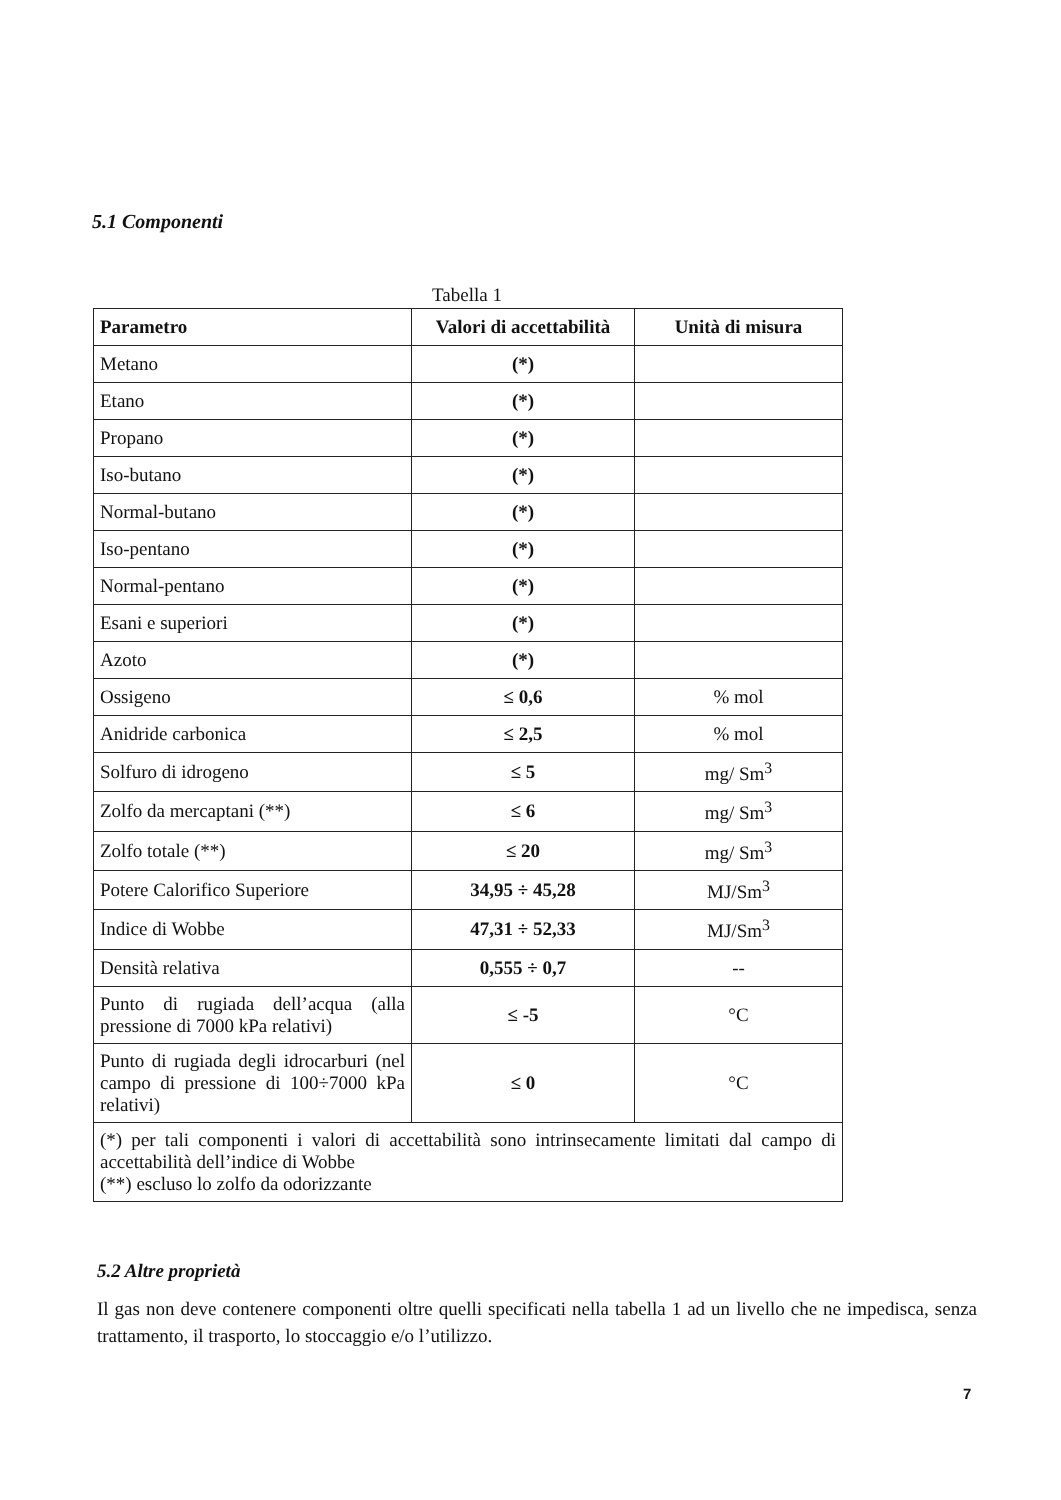5.1 Componenti
Tabella 1
| Parametro | Valori di accettabilità | Unità di misura |
| --- | --- | --- |
| Metano | (*) | |
| Etano | (*) | |
| Propano | (*) | |
| Iso-butano | (*) | |
| Normal-butano | (*) | |
| Iso-pentano | (*) | |
| Normal-pentano | (*) | |
| Esani e superiori | (*) | |
| Azoto | (*) | |
| Ossigeno | ≤ 0,6 | % mol |
| Anidride carbonica | ≤ 2,5 | % mol |
| Solfuro di idrogeno | ≤ 5 | mg/ Sm<sup>3</sup> |
| Zolfo da mercaptani (**) | ≤ 6 | mg/ Sm<sup>3</sup> |
| Zolfo totale (**) | ≤ 20 | mg/ Sm<sup>3</sup> |
| Potere Calorifico Superiore | 34,95 ÷ 45,28 | MJ/Sm<sup>3</sup> |
| Indice di Wobbe | 47,31 ÷ 52,33 | MJ/Sm<sup>3</sup> |
| Densità relativa | 0,555 ÷ 0,7 | -- |
| Punto di rugiada dell’acqua (alla pressione di 7000 kPa relativi) | ≤ -5 | °C |
| Punto di rugiada degli idrocarburi (nel campo di pressione di 100÷7000 kPa relativi) | ≤ 0 | °C |
| (*) per tali componenti i valori di accettabilità sono intrinsecamente limitati dal campo di accettabilità dell’indice di Wobbe (**) escluso lo zolfo da odorizzante | | |
5.2 Altre proprietà
Il gas non deve contenere componenti oltre quelli specificati nella tabella 1 ad un livello che ne impedisca, senza trattamento, il trasporto, lo stoccaggio e/o l’utilizzo.
7